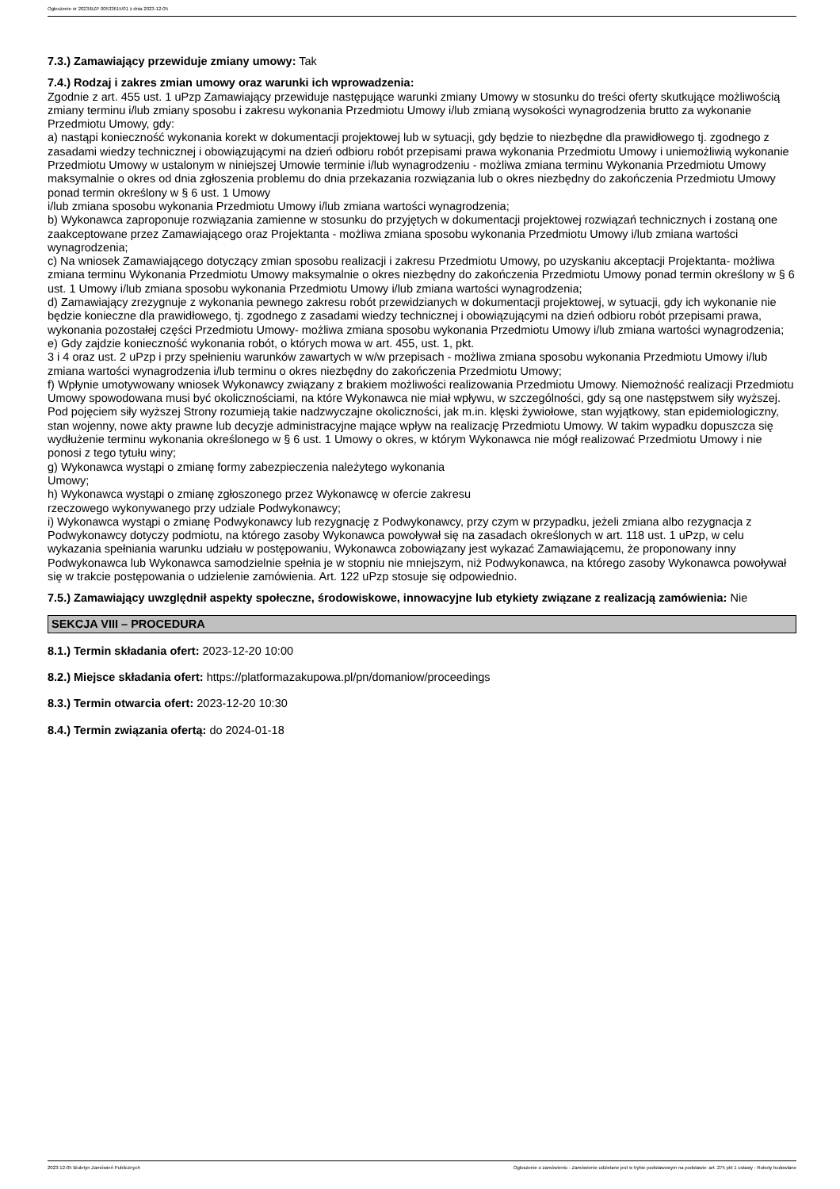Ogłoszenie nr 2023/BZP 00533615/01 z dnia 2023-12-05
7.3.) Zamawiający przewiduje zmiany umowy: Tak
7.4.) Rodzaj i zakres zmian umowy oraz warunki ich wprowadzenia:
Zgodnie z art. 455 ust. 1 uPzp Zamawiający przewiduje następujące warunki zmiany Umowy w stosunku do treści oferty skutkujące możliwością zmiany terminu i/lub zmiany sposobu i zakresu wykonania Przedmiotu Umowy i/lub zmianą wysokości wynagrodzenia brutto za wykonanie Przedmiotu Umowy, gdy:
a) nastąpi konieczność wykonania korekt w dokumentacji projektowej lub w sytuacji, gdy będzie to niezbędne dla prawidłowego tj. zgodnego z zasadami wiedzy technicznej i obowiązującymi na dzień odbioru robót przepisami prawa wykonania Przedmiotu Umowy i uniemożliwią wykonanie Przedmiotu Umowy w ustalonym w niniejszej Umowie terminie i/lub wynagrodzeniu - możliwa zmiana terminu Wykonania Przedmiotu Umowy maksymalnie o okres od dnia zgłoszenia problemu do dnia przekazania rozwiązania lub o okres niezbędny do zakończenia Przedmiotu Umowy ponad termin określony w § 6 ust. 1 Umowy
i/lub zmiana sposobu wykonania Przedmiotu Umowy i/lub zmiana wartości wynagrodzenia;
b) Wykonawca zaproponuje rozwiązania zamienne w stosunku do przyjętych w dokumentacji projektowej rozwiązań technicznych i zostaną one zaakceptowane przez Zamawiającego oraz Projektanta - możliwa zmiana sposobu wykonania Przedmiotu Umowy i/lub zmiana wartości wynagrodzenia;
c) Na wniosek Zamawiającego dotyczący zmian sposobu realizacji i zakresu Przedmiotu Umowy, po uzyskaniu akceptacji Projektanta- możliwa zmiana terminu Wykonania Przedmiotu Umowy maksymalnie o okres niezbędny do zakończenia Przedmiotu Umowy ponad termin określony w § 6 ust. 1 Umowy i/lub zmiana sposobu wykonania Przedmiotu Umowy i/lub zmiana wartości wynagrodzenia;
d) Zamawiający zrezygnuje z wykonania pewnego zakresu robót przewidzianych w dokumentacji projektowej, w sytuacji, gdy ich wykonanie nie będzie konieczne dla prawidłowego, tj. zgodnego z zasadami wiedzy technicznej i obowiązującymi na dzień odbioru robót przepisami prawa, wykonania pozostałej części Przedmiotu Umowy- możliwa zmiana sposobu wykonania Przedmiotu Umowy i/lub zmiana wartości wynagrodzenia;
e) Gdy zajdzie konieczność wykonania robót, o których mowa w art. 455, ust. 1, pkt.
3 i 4 oraz ust. 2 uPzp i przy spełnieniu warunków zawartych w w/w przepisach - możliwa zmiana sposobu wykonania Przedmiotu Umowy i/lub zmiana wartości wynagrodzenia i/lub terminu o okres niezbędny do zakończenia Przedmiotu Umowy;
f) Wpłynie umotywowany wniosek Wykonawcy związany z brakiem możliwości realizowania Przedmiotu Umowy. Niemożność realizacji Przedmiotu Umowy spowodowana musi być okolicznościami, na które Wykonawca nie miał wpływu, w szczególności, gdy są one następstwem siły wyższej. Pod pojęciem siły wyższej Strony rozumieją takie nadzwyczajne okoliczności, jak m.in. klęski żywiołowe, stan wyjątkowy, stan epidemiologiczny, stan wojenny, nowe akty prawne lub decyzje administracyjne mające wpływ na realizację Przedmiotu Umowy. W takim wypadku dopuszcza się wydłużenie terminu wykonania określonego w § 6 ust. 1 Umowy o okres, w którym Wykonawca nie mógł realizować Przedmiotu Umowy i nie ponosi z tego tytułu winy;
g) Wykonawca wystąpi o zmianę formy zabezpieczenia należytego wykonania
Umowy;
h) Wykonawca wystąpi o zmianę zgłoszonego przez Wykonawcę w ofercie zakresu
rzeczowego wykonywanego przy udziale Podwykonawcy;
i) Wykonawca wystąpi o zmianę Podwykonawcy lub rezygnację z Podwykonawcy, przy czym w przypadku, jeżeli zmiana albo rezygnacja z Podwykonawcy dotyczy podmiotu, na którego zasoby Wykonawca powoływał się na zasadach określonych w art. 118 ust. 1 uPzp, w celu wykazania spełniania warunku udziału w postępowaniu, Wykonawca zobowiązany jest wykazać Zamawiającemu, że proponowany inny Podwykonawca lub Wykonawca samodzielnie spełnia je w stopniu nie mniejszym, niż Podwykonawca, na którego zasoby Wykonawca powoływał się w trakcie postępowania o udzielenie zamówienia. Art. 122 uPzp stosuje się odpowiednio.
7.5.) Zamawiający uwzględnił aspekty społeczne, środowiskowe, innowacyjne lub etykiety związane z realizacją zamówienia: Nie
SEKCJA VIII – PROCEDURA
8.1.) Termin składania ofert: 2023-12-20 10:00
8.2.) Miejsce składania ofert: https://platformazakupowa.pl/pn/domaniow/proceedings
8.3.) Termin otwarcia ofert: 2023-12-20 10:30
8.4.) Termin związania ofertą: do 2024-01-18
2023-12-05 Biuletyn Zamówień Publicznych Ogłoszenie o zamówieniu - Zamówienie udzielane jest w trybie podstawowym na podstawie: art. 275 pkt 1 ustawy - Roboty budowlane